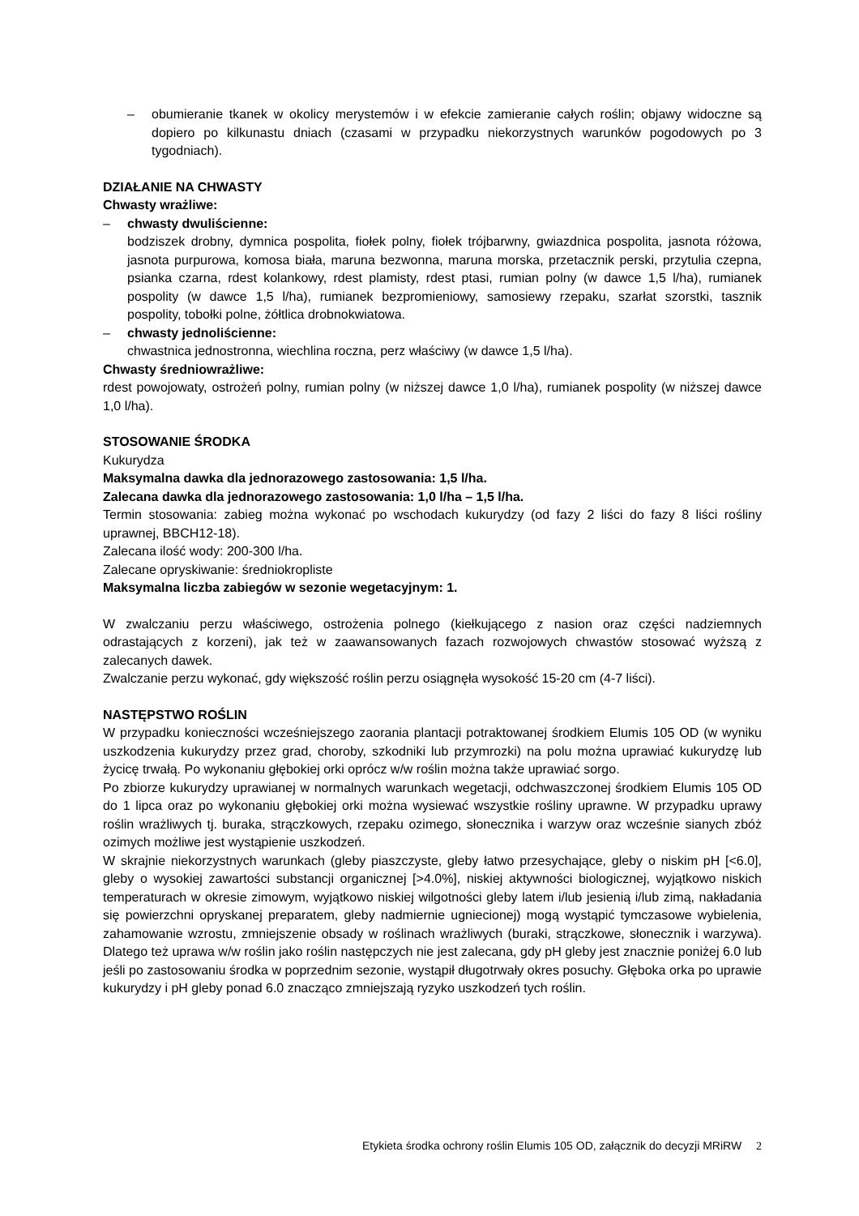– obumieranie tkanek w okolicy merystemów i w efekcie zamieranie całych roślin; objawy widoczne są dopiero po kilkunastu dniach (czasami w przypadku niekorzystnych warunków pogodowych po 3 tygodniach).
DZIAŁANIE NA CHWASTY
Chwasty wrażliwe:
– chwasty dwuliścienne:
bodziszek drobny, dymnica pospolita, fiołek polny, fiołek trójbarwny, gwiazdnica pospolita, jasnota różowa, jasnota purpurowa, komosa biała, maruna bezwonna, maruna morska, przetacznik perski, przytulia czepna, psianka czarna, rdest kolankowy, rdest plamisty, rdest ptasi, rumian polny (w dawce 1,5 l/ha), rumianek pospolity (w dawce 1,5 l/ha), rumianek bezpromieniowy, samosiewy rzepaku, szarłat szorstki, tasznik pospolity, tobołki polne, żółtlica drobnokwiatowa.
– chwasty jednoliścienne:
chwastnica jednostronna, wiechlina roczna, perz właściwy (w dawce 1,5 l/ha).
Chwasty średniowrażliwe:
rdest powojowaty, ostrożeń polny, rumian polny (w niższej dawce 1,0 l/ha), rumianek pospolity (w niższej dawce 1,0 l/ha).
STOSOWANIE ŚRODKA
Kukurydza
Maksymalna dawka dla jednorazowego zastosowania: 1,5 l/ha.
Zalecana dawka dla jednorazowego zastosowania: 1,0 l/ha – 1,5 l/ha.
Termin stosowania: zabieg można wykonać po wschodach kukurydzy (od fazy 2 liści do fazy 8 liści rośliny uprawnej, BBCH12-18).
Zalecana ilość wody: 200-300 l/ha.
Zalecane opryskiwanie: średniokropliste
Maksymalna liczba zabiegów w sezonie wegetacyjnym: 1.
W zwalczaniu perzu właściwego, ostrożenia polnego (kiełkującego z nasion oraz części nadziemnych odrastających z korzeni), jak też w zaawansowanych fazach rozwojowych chwastów stosować wyższą z zalecanych dawek.
Zwalczanie perzu wykonać, gdy większość roślin perzu osiągnęła wysokość 15-20 cm (4-7 liści).
NASTĘPSTWO ROŚLIN
W przypadku konieczności wcześniejszego zaorania plantacji potraktowanej środkiem Elumis 105 OD (w wyniku uszkodzenia kukurydzy przez grad, choroby, szkodniki lub przymrozki) na polu można uprawiać kukurydzę lub życicę trwałą. Po wykonaniu głębokiej orki oprócz w/w roślin można także uprawiać sorgo.
Po zbiorze kukurydzy uprawianej w normalnych warunkach wegetacji, odchwaszczonej środkiem Elumis 105 OD do 1 lipca oraz po wykonaniu głębokiej orki można wysiewać wszystkie rośliny uprawne. W przypadku uprawy roślin wrażliwych tj. buraka, strączkowych, rzepaku ozimego, słonecznika i warzyw oraz wcześnie sianych zbóż ozimych możliwe jest wystąpienie uszkodzeń.
W skrajnie niekorzystnych warunkach (gleby piaszczyste, gleby łatwo przesychające, gleby o niskim pH [<6.0], gleby o wysokiej zawartości substancji organicznej [>4.0%], niskiej aktywności biologicznej, wyjątkowo niskich temperaturach w okresie zimowym, wyjątkowo niskiej wilgotności gleby latem i/lub jesienią i/lub zimą, nakładania się powierzchni opryskanej preparatem, gleby nadmiernie ugniecionej) mogą wystąpić tymczasowe wybielenia, zahamowanie wzrostu, zmniejszenie obsady w roślinach wrażliwych (buraki, strączkowe, słonecznik i warzywa). Dlatego też uprawa w/w roślin jako roślin następczych nie jest zalecana, gdy pH gleby jest znacznie poniżej 6.0 lub jeśli po zastosowaniu środka w poprzednim sezonie, wystąpił długotrwały okres posuchy. Głęboka orka po uprawie kukurydzy i pH gleby ponad 6.0 znacząco zmniejszają ryzyko uszkodzeń tych roślin.
Etykieta środka ochrony roślin Elumis 105 OD, załącznik do decyzji MRiRW 2